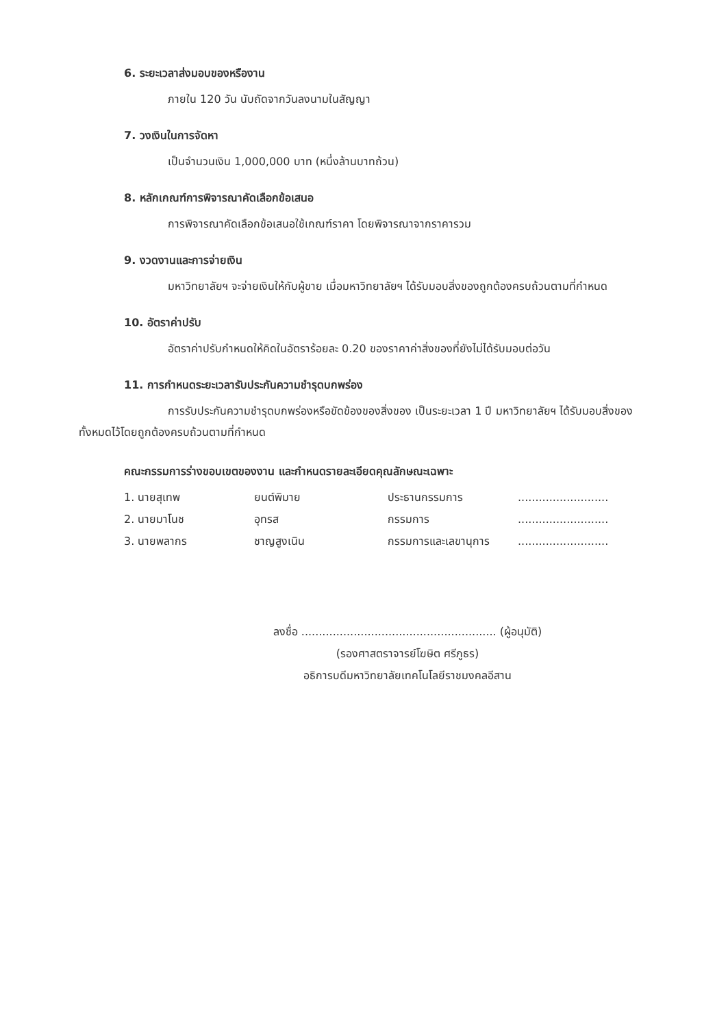6. ระยะเวลาส่งมอบของหรืองาน
ภายใน 120 วัน นับถัดจากวันลงนามในสัญญา
7. วงเงินในการจัดหา
เป็นจำนวนเงิน 1,000,000 บาท (หนึ่งล้านบาทถ้วน)
8. หลักเกณฑ์การพิจารณาคัดเลือกข้อเสนอ
การพิจารณาคัดเลือกข้อเสนอใช้เกณฑ์ราคา โดยพิจารณาจากราคารวม
9. งวดงานและการจ่ายเงิน
มหาวิทยาลัยฯ จะจ่ายเงินให้กับผู้ขาย เมื่อมหาวิทยาลัยฯ ได้รับมอบสิ่งของถูกต้องครบถ้วนตามที่กำหนด
10. อัตราค่าปรับ
อัตราค่าปรับกำหนดให้คิดในอัตราร้อยละ 0.20 ของราคาค่าสิ่งของที่ยังไม่ได้รับมอบต่อวัน
11. การกำหนดระยะเวลารับประกันความชำรุดบกพร่อง
การรับประกันความชำรุดบกพร่องหรือขัดข้องของสิ่งของ เป็นระยะเวลา 1 ปี มหาวิทยาลัยฯ ได้รับมอบสิ่งของทั้งหมดไว้โดยถูกต้องครบถ้วนตามที่กำหนด
คณะกรรมการร่างขอบเขตของงาน และกำหนดรายละเอียดคุณลักษณะเฉพาะ
1. นายสุเทพ
ยนต์พิมาย
ประธานกรรมการ
..........................
2. นายมาโนช
อุทรส
กรรมการ
..........................
3. นายพลากร
ชาญสูงเนิน
กรรมการและเลขานุการ
..........................
ลงชื่อ ........................................................ (ผู้อนุมัติ)
(รองศาสตราจารย์โฆษิต ศรีภูธร)
อธิการบดีมหาวิทยาลัยเทคโนโลยีราชมงคลอีสาน